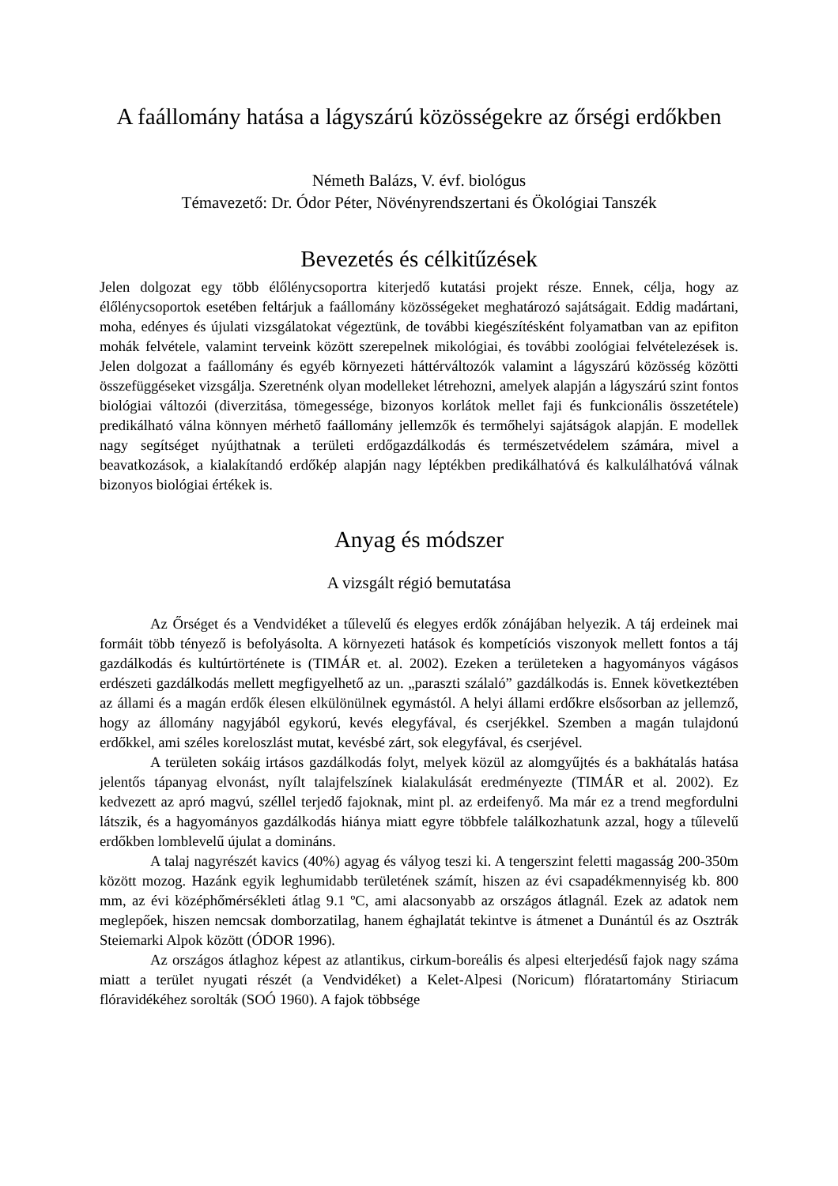A faállomány hatása a lágyszárú közösségekre az őrségi erdőkben
Németh Balázs, V. évf. biológus
Témavezető: Dr. Ódor Péter, Növényrendszertani és Ökológiai Tanszék
Bevezetés és célkitűzések
Jelen dolgozat egy több élőlénycsoportra kiterjedő kutatási projekt része. Ennek, célja, hogy az élőlénycsoportok esetében feltárjuk a faállomány közösségeket meghatározó sajátságait. Eddig madártani, moha, edényes és újulati vizsgálatokat végeztünk, de további kiegészítésként folyamatban van az epifiton mohák felvétele, valamint terveink között szerepelnek mikológiai, és további zoológiai felvételezések is. Jelen dolgozat a faállomány és egyéb környezeti háttérváltozók valamint a lágyszárú közösség közötti összefüggéseket vizsgálja. Szeretnénk olyan modelleket létrehozni, amelyek alapján a lágyszárú szint fontos biológiai változói (diverzitása, tömegessége, bizonyos korlátok mellet faji és funkcionális összetétele) predikálható válna könnyen mérhető faállomány jellemzők és termőhelyi sajátságok alapján. E modellek nagy segítséget nyújthatnak a területi erdőgazdálkodás és természetvédelem számára, mivel a beavatkozások, a kialakítandó erdőkép alapján nagy léptékben predikálhatóvá és kalkulálhatóvá válnak bizonyos biológiai értékek is.
Anyag és módszer
A vizsgált régió bemutatása
Az Őrséget és a Vendvidéket a tűlevelű és elegyes erdők zónájában helyezik. A táj erdeinek mai formáit több tényező is befolyásolta. A környezeti hatások és kompetíciós viszonyok mellett fontos a táj gazdálkodás és kultúrtörténete is (TIMÁR et. al. 2002). Ezeken a területeken a hagyományos vágásos erdészeti gazdálkodás mellett megfigyelhető az un. „paraszti szálaló” gazdálkodás is. Ennek következtében az állami és a magán erdők élesen elkülönülnek egymástól. A helyi állami erdőkre elsősorban az jellemző, hogy az állomány nagyjából egykorú, kevés elegyfával, és cserjékkel. Szemben a magán tulajdonú erdőkkel, ami széles koreloszlást mutat, kevésbé zárt, sok elegyfával, és cserjével.
A területen sokáig irtásos gazdálkodás folyt, melyek közül az alomgyűjtés és a bakhátalás hatása jelentős tápanyag elvonást, nyílt talajfelszínek kialakulását eredményezte (TIMÁR et al. 2002). Ez kedvezett az apró magvú, széllel terjedő fajoknak, mint pl. az erdeifenyő. Ma már ez a trend megfordulni látszik, és a hagyományos gazdálkodás hiánya miatt egyre többfele találkozhatunk azzal, hogy a tűlevelű erdőkben lomblevelű újulat a domináns.
A talaj nagyrészét kavics (40%) agyag és vályog teszi ki. A tengerszint feletti magasság 200-350m között mozog. Hazánk egyik leghumidabb területének számít, hiszen az évi csapadékmennyiség kb. 800 mm, az évi középhőmérsékleti átlag 9.1 ºC, ami alacsonyabb az országos átlagnál. Ezek az adatok nem meglepőek, hiszen nemcsak domborzatilag, hanem éghajlatát tekintve is átmenet a Dunántúl és az Osztrák Steiemarki Alpok között (ÓDOR 1996).
Az országos átlaghoz képest az atlantikus, cirkum-boreális és alpesi elterjedésű fajok nagy száma miatt a terület nyugati részét (a Vendvidéket) a Kelet-Alpesi (Noricum) flóratartomány Stiriacum flóravidékéhez sorolták (SOÓ 1960). A fajok többsége